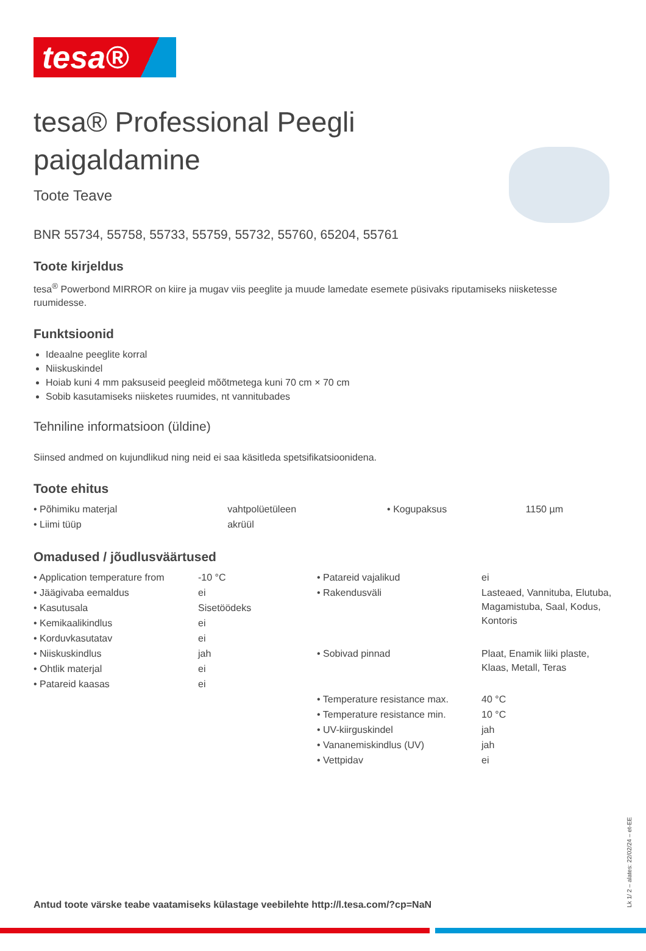tesa®
tesa® Professional Peegli paigaldamine
Toote Teave
BNR 55734, 55758, 55733, 55759, 55732, 55760, 65204, 55761
Toote kirjeldus
tesa<sup>®</sup> Powerbond MIRROR on kiire ja mugav viis peeglite ja muude lamedate esemete püsivaks riputamiseks niisketesse ruumidesse.
Funktsioonid
Ideaalne peeglite korral
Niiskuskindel
Hoiab kuni 4 mm paksuseid peegleid mõõtmetega kuni 70 cm × 70 cm
Sobib kasutamiseks niisketes ruumides, nt vannitubades
Tehniline informatsioon (üldine)
Siinsed andmed on kujundlikud ning neid ei saa käsitleda spetsifikatsioonidena.
Toote ehitus
| • Põhimiku materjal | vahtpolüetüleen | • Kogupaksus | 1150 µm |
| • Liimi tüüp | akrüül | | |
Omadused / jõudlusväärtused
| • Application temperature from | -10 °C | • Patareid vajalikud | ei |
| • Jäägivaba eemaldus | ei | • Rakendusväli | Lasteaed, Vannituba, Elutuba, Magamistuba, Saal, Kodus, Kontoris |
| • Kasutusala | Sisetöödeks | | |
| • Kemikaalikindlus | ei | | |
| • Korduvkasutatav | ei | | |
| • Niiskuskindlus | jah | • Sobivad pinnad | Plaat, Enamik liiki plaste, Klaas, Metall, Teras |
| • Ohtlik materjal | ei | | |
| • Patareid kaasas | ei | | |
| | | • Temperature resistance max. | 40 °C |
| | | • Temperature resistance min. | 10 °C |
| | | • UV-kiirguskindel | jah |
| | | • Vananemiskindlus (UV) | jah |
| | | • Vettpidav | ei |
Antud toote värske teabe vaatamiseks külastage veebilehte http://l.tesa.com/?cp=NaN
Lk 1/ 2 – alates: 22/02/24 – et-EE